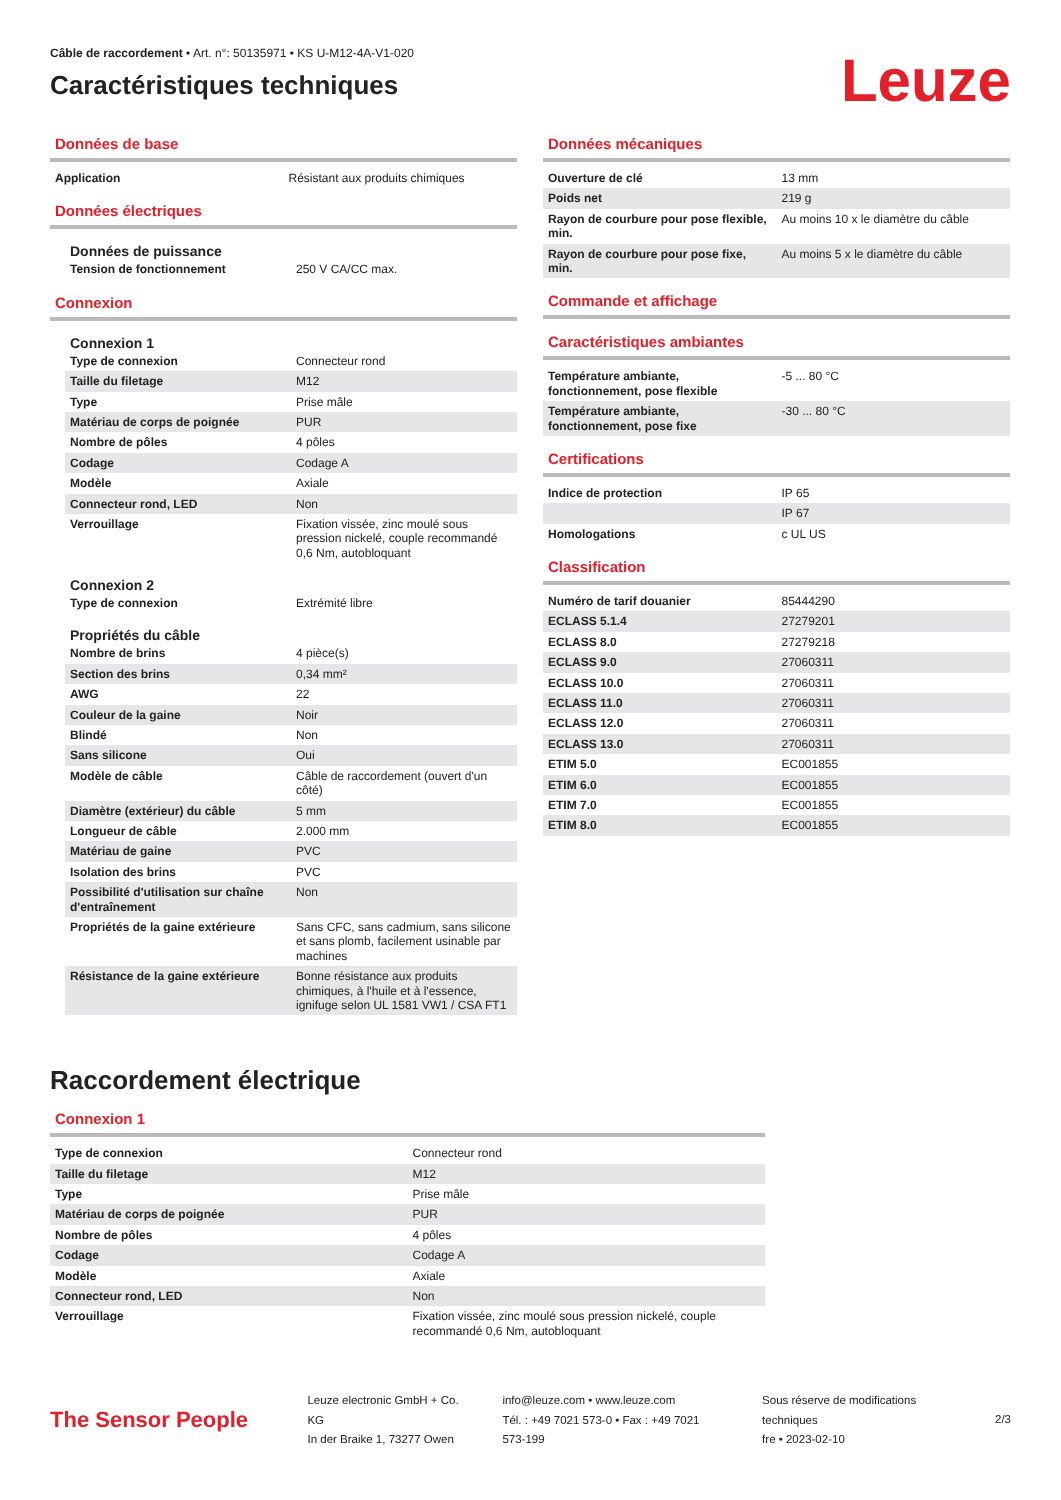Câble de raccordement • Art. n°: 50135971 • KS U-M12-4A-V1-020
Caractéristiques techniques
Leuze
Données de base
| Application | Résistant aux produits chimiques |
Données électriques
Données de puissance
| Tension de fonctionnement | 250 V CA/CC max. |
Connexion
Connexion 1
| Type de connexion | Connecteur rond |
| Taille du filetage | M12 |
| Type | Prise mâle |
| Matériau de corps de poignée | PUR |
| Nombre de pôles | 4 pôles |
| Codage | Codage A |
| Modèle | Axiale |
| Connecteur rond, LED | Non |
| Verrouillage | Fixation vissée, zinc moulé sous pression nickelé, couple recommandé 0,6 Nm, autobloquant |
Connexion 2
| Type de connexion | Extrémité libre |
Propriétés du câble
| Nombre de brins | 4 pièce(s) |
| Section des brins | 0,34 mm² |
| AWG | 22 |
| Couleur de la gaine | Noir |
| Blindé | Non |
| Sans silicone | Oui |
| Modèle de câble | Câble de raccordement (ouvert d'un côté) |
| Diamètre (extérieur) du câble | 5 mm |
| Longueur de câble | 2.000 mm |
| Matériau de gaine | PVC |
| Isolation des brins | PVC |
| Possibilité d'utilisation sur chaîne d'entraînement | Non |
| Propriétés de la gaine extérieure | Sans CFC, sans cadmium, sans silicone et sans plomb, facilement usinable par machines |
| Résistance de la gaine extérieure | Bonne résistance aux produits chimiques, à l'huile et à l'essence, ignifuge selon UL 1581 VW1 / CSA FT1 |
Données mécaniques
| Ouverture de clé | 13 mm |
| Poids net | 219 g |
| Rayon de courbure pour pose flexible, min. | Au moins 10 x le diamètre du câble |
| Rayon de courbure pour pose fixe, min. | Au moins 5 x le diamètre du câble |
Commande et affichage
Caractéristiques ambiantes
| Température ambiante, fonctionnement, pose flexible | -5 ... 80 °C |
| Température ambiante, fonctionnement, pose fixe | -30 ... 80 °C |
Certifications
| Indice de protection | IP 65 |
| | IP 67 |
| Homologations | c UL US |
Classification
| Numéro de tarif douanier | 85444290 |
| ECLASS 5.1.4 | 27279201 |
| ECLASS 8.0 | 27279218 |
| ECLASS 9.0 | 27060311 |
| ECLASS 10.0 | 27060311 |
| ECLASS 11.0 | 27060311 |
| ECLASS 12.0 | 27060311 |
| ECLASS 13.0 | 27060311 |
| ETIM 5.0 | EC001855 |
| ETIM 6.0 | EC001855 |
| ETIM 7.0 | EC001855 |
| ETIM 8.0 | EC001855 |
Raccordement électrique
Connexion 1
| Type de connexion | Connecteur rond |
| Taille du filetage | M12 |
| Type | Prise mâle |
| Matériau de corps de poignée | PUR |
| Nombre de pôles | 4 pôles |
| Codage | Codage A |
| Modèle | Axiale |
| Connecteur rond, LED | Non |
| Verrouillage | Fixation vissée, zinc moulé sous pression nickelé, couple recommandé 0,6 Nm, autobloquant |
The Sensor People
Leuze electronic GmbH + Co. KG
In der Braike 1, 73277 Owen
info@leuze.com • www.leuze.com
Tél. : +49 7021 573-0 • Fax : +49 7021 573-199
Sous réserve de modifications techniques
fre • 2023-02-10
2/3